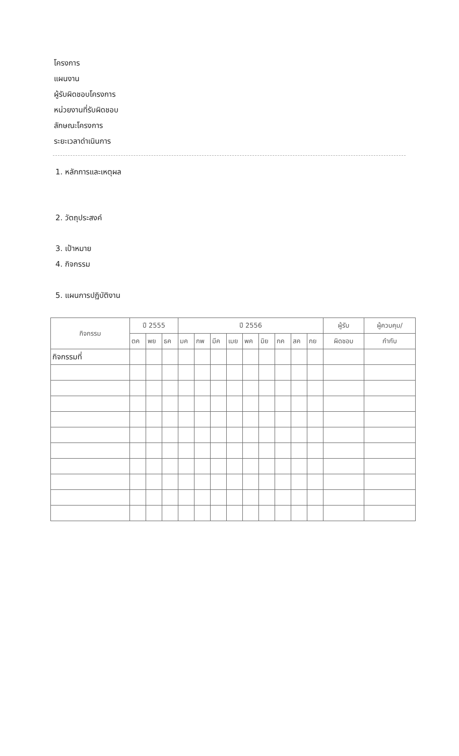โครงการ
แผนงาน
ผู้รับผิดชอบโครงการ
หน่วยงานที่รับผิดชอบ
ลักษณะโครงการ
ระยะเวลาดำเนินการ
1. หลักการและเหตุผล
2. วัตถุประสงค์
3. เป้าหมาย
4. กิจกรรม
5. แผนการปฏิบัติงาน
| กิจกรรม | ปี 2555 | | | ปี 2556 | | | | | | | | | ผู้รับ | ผู้ควบคุม/ |
| --- | --- | --- | --- | --- | --- | --- | --- | --- | --- | --- | --- | --- | --- | --- |
| | ตค | พย | ธค | มค | กพ | มีค | เมย | พค | มิย | กค | สค | กย | ผิดชอบ | กำกับ |
| กิจกรรมที่ | | | | | | | | | | | | | | |